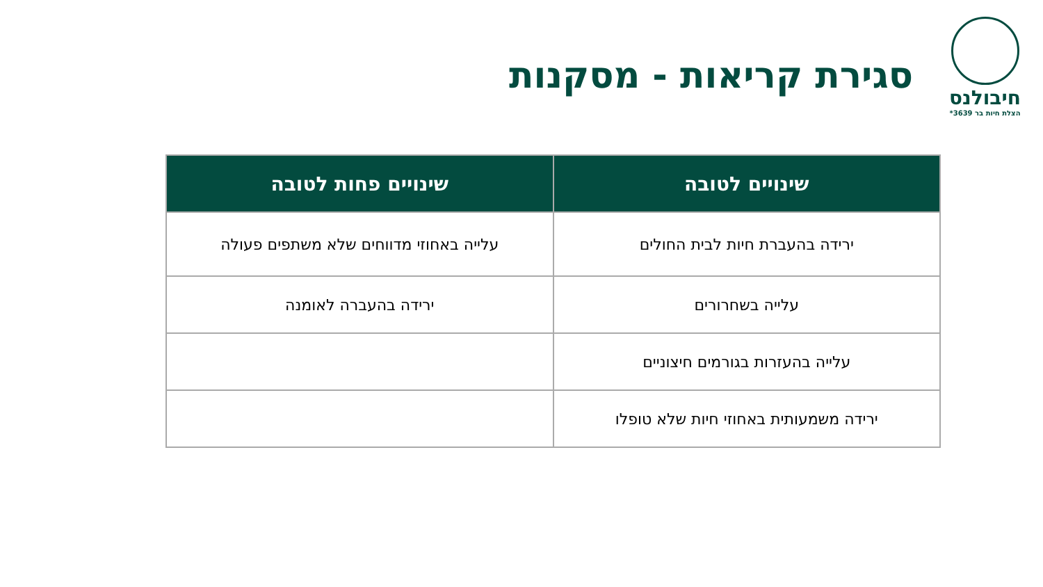חיבולנס
הצלת חיות בר 3639*
סגירת קריאות - מסקנות
| שינויים לטובה | שינויים פחות לטובה |
| --- | --- |
| ירידה בהעברת חיות לבית החולים | עלייה באחוזי מדווחים שלא משתפים פעולה |
| עלייה בשחרורים | ירידה בהעברה לאומנה |
| עלייה בהעזרות בגורמים חיצוניים | |
| ירידה משמעותית באחוזי חיות שלא טופלו | |